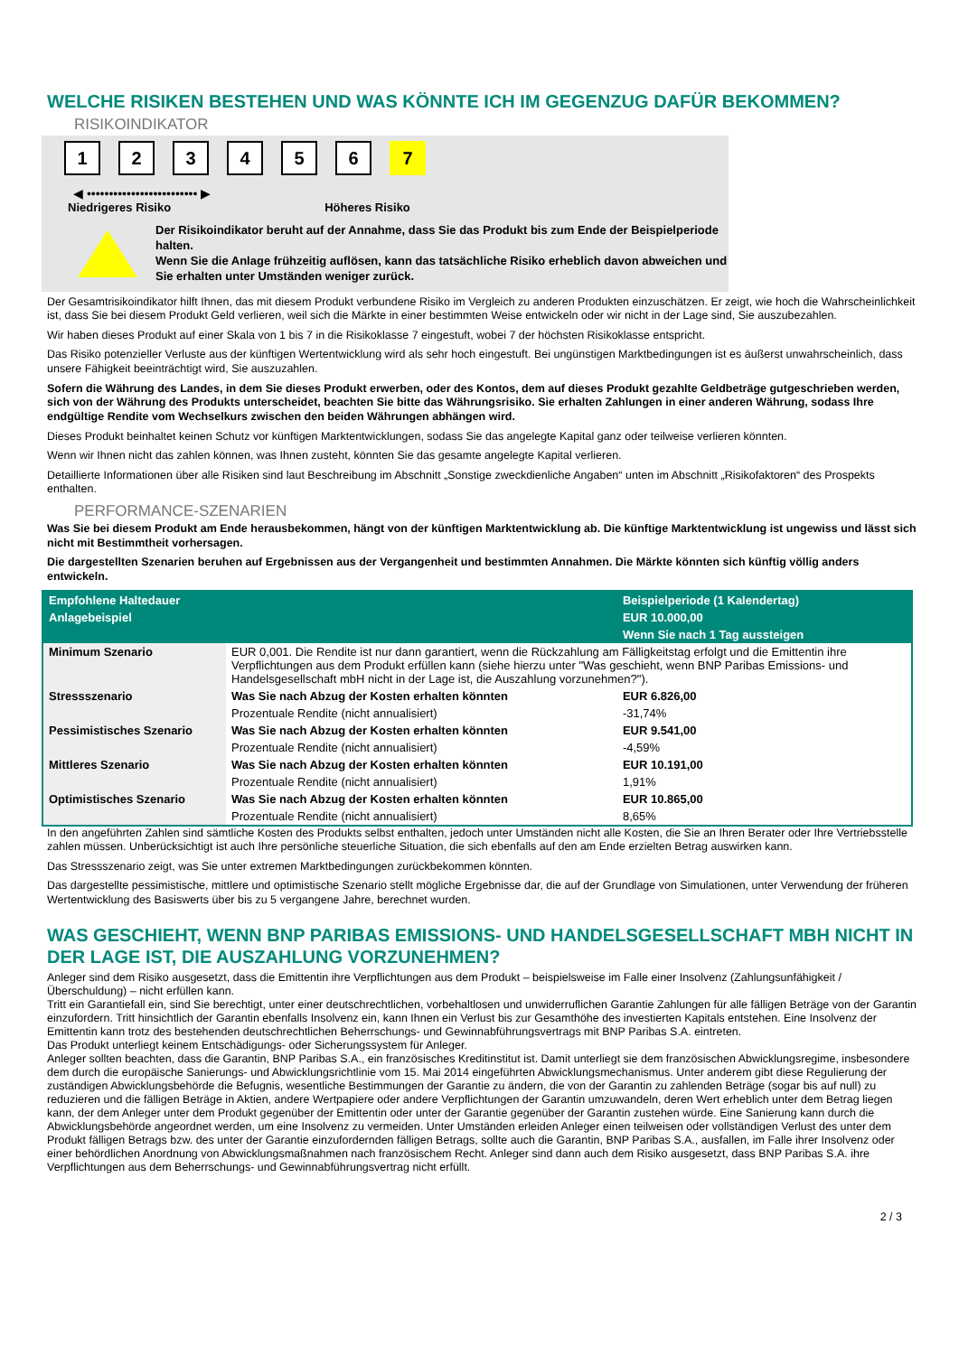WELCHE RISIKEN BESTEHEN UND WAS KÖNNTE ICH IM GEGENZUG DAFÜR BEKOMMEN?
RISIKOINDIKATOR
123456 7
◀ ••••••••••••••••••••••••• ▶
Niedrigeres Risiko Höheres Risiko
Der Risikoindikator beruht auf der Annahme, dass Sie das Produkt bis zum Ende der Beispielperiode halten.
Wenn Sie die Anlage frühzeitig auflösen, kann das tatsächliche Risiko erheblich davon abweichen und Sie erhalten unter Umständen weniger zurück.
Der Gesamtrisikoindikator hilft Ihnen, das mit diesem Produkt verbundene Risiko im Vergleich zu anderen Produkten einzuschätzen. Er zeigt, wie hoch die Wahrscheinlichkeit ist, dass Sie bei diesem Produkt Geld verlieren, weil sich die Märkte in einer bestimmten Weise entwickeln oder wir nicht in der Lage sind, Sie auszubezahlen.
Wir haben dieses Produkt auf einer Skala von 1 bis 7 in die Risikoklasse 7 eingestuft, wobei 7 der höchsten Risikoklasse entspricht.
Das Risiko potenzieller Verluste aus der künftigen Wertentwicklung wird als sehr hoch eingestuft. Bei ungünstigen Marktbedingungen ist es äußerst unwahrscheinlich, dass unsere Fähigkeit beeinträchtigt wird, Sie auszuzahlen.
Sofern die Währung des Landes, in dem Sie dieses Produkt erwerben, oder des Kontos, dem auf dieses Produkt gezahlte Geldbeträge gutgeschrieben werden, sich von der Währung des Produkts unterscheidet, beachten Sie bitte das Währungsrisiko. Sie erhalten Zahlungen in einer anderen Währung, sodass Ihre endgültige Rendite vom Wechselkurs zwischen den beiden Währungen abhängen wird.
Dieses Produkt beinhaltet keinen Schutz vor künftigen Marktentwicklungen, sodass Sie das angelegte Kapital ganz oder teilweise verlieren könnten.
Wenn wir Ihnen nicht das zahlen können, was Ihnen zusteht, könnten Sie das gesamte angelegte Kapital verlieren.
Detaillierte Informationen über alle Risiken sind laut Beschreibung im Abschnitt „Sonstige zweckdienliche Angaben“ unten im Abschnitt „Risikofaktoren“ des Prospekts enthalten.
PERFORMANCE-SZENARIEN
Was Sie bei diesem Produkt am Ende herausbekommen, hängt von der künftigen Marktentwicklung ab. Die künftige Marktentwicklung ist ungewiss und lässt sich nicht mit Bestimmtheit vorhersagen.
Die dargestellten Szenarien beruhen auf Ergebnissen aus der Vergangenheit und bestimmten Annahmen. Die Märkte könnten sich künftig völlig anders entwickeln.
| Empfohlene Haltedauer | | Beispielperiode (1 Kalendertag) |
| --- | --- | --- |
| Anlagebeispiel | | EUR 10.000,00 |
| | | Wenn Sie nach 1 Tag aussteigen |
| Minimum Szenario | EUR 0,001. Die Rendite ist nur dann garantiert, wenn die Rückzahlung am Fälligkeitstag erfolgt und die Emittentin ihre Verpflichtungen aus dem Produkt erfüllen kann (siehe hierzu unter "Was geschieht, wenn BNP Paribas Emissions- und Handelsgesellschaft mbH nicht in der Lage ist, die Auszahlung vorzunehmen?"). | |
| Stressszenario | Was Sie nach Abzug der Kosten erhalten könnten | EUR 6.826,00 |
| | Prozentuale Rendite (nicht annualisiert) | -31,74% |
| Pessimistisches Szenario | Was Sie nach Abzug der Kosten erhalten könnten | EUR 9.541,00 |
| | Prozentuale Rendite (nicht annualisiert) | -4,59% |
| Mittleres Szenario | Was Sie nach Abzug der Kosten erhalten könnten | EUR 10.191,00 |
| | Prozentuale Rendite (nicht annualisiert) | 1,91% |
| Optimistisches Szenario | Was Sie nach Abzug der Kosten erhalten könnten | EUR 10.865,00 |
| | Prozentuale Rendite (nicht annualisiert) | 8,65% |
In den angeführten Zahlen sind sämtliche Kosten des Produkts selbst enthalten, jedoch unter Umständen nicht alle Kosten, die Sie an Ihren Berater oder Ihre Vertriebsstelle zahlen müssen. Unberücksichtigt ist auch Ihre persönliche steuerliche Situation, die sich ebenfalls auf den am Ende erzielten Betrag auswirken kann.
Das Stressszenario zeigt, was Sie unter extremen Marktbedingungen zurückbekommen könnten.
Das dargestellte pessimistische, mittlere und optimistische Szenario stellt mögliche Ergebnisse dar, die auf der Grundlage von Simulationen, unter Verwendung der früheren Wertentwicklung des Basiswerts über bis zu 5 vergangene Jahre, berechnet wurden.
WAS GESCHIEHT, WENN BNP PARIBAS EMISSIONS- UND HANDELSGESELLSCHAFT MBH NICHT IN DER LAGE IST, DIE AUSZAHLUNG VORZUNEHMEN?
Anleger sind dem Risiko ausgesetzt, dass die Emittentin ihre Verpflichtungen aus dem Produkt – beispielsweise im Falle einer Insolvenz (Zahlungsunfähigkeit / Überschuldung) – nicht erfüllen kann.
Tritt ein Garantiefall ein, sind Sie berechtigt, unter einer deutschrechtlichen, vorbehaltlosen und unwiderruflichen Garantie Zahlungen für alle fälligen Beträge von der Garantin einzufordern. Tritt hinsichtlich der Garantin ebenfalls Insolvenz ein, kann Ihnen ein Verlust bis zur Gesamthöhe des investierten Kapitals entstehen. Eine Insolvenz der Emittentin kann trotz des bestehenden deutschrechtlichen Beherrschungs- und Gewinnabführungsvertrags mit BNP Paribas S.A. eintreten.
Das Produkt unterliegt keinem Entschädigungs- oder Sicherungssystem für Anleger.
Anleger sollten beachten, dass die Garantin, BNP Paribas S.A., ein französisches Kreditinstitut ist. Damit unterliegt sie dem französischen Abwicklungsregime, insbesondere dem durch die europäische Sanierungs- und Abwicklungsrichtlinie vom 15. Mai 2014 eingeführten Abwicklungsmechanismus. Unter anderem gibt diese Regulierung der zuständigen Abwicklungsbehörde die Befugnis, wesentliche Bestimmungen der Garantie zu ändern, die von der Garantin zu zahlenden Beträge (sogar bis auf null) zu reduzieren und die fälligen Beträge in Aktien, andere Wertpapiere oder andere Verpflichtungen der Garantin umzuwandeln, deren Wert erheblich unter dem Betrag liegen kann, der dem Anleger unter dem Produkt gegenüber der Emittentin oder unter der Garantie gegenüber der Garantin zustehen würde. Eine Sanierung kann durch die Abwicklungsbehörde angeordnet werden, um eine Insolvenz zu vermeiden. Unter Umständen erleiden Anleger einen teilweisen oder vollständigen Verlust des unter dem Produkt fälligen Betrags bzw. des unter der Garantie einzufordernden fälligen Betrags, sollte auch die Garantin, BNP Paribas S.A., ausfallen, im Falle ihrer Insolvenz oder einer behördlichen Anordnung von Abwicklungsmaßnahmen nach französischem Recht. Anleger sind dann auch dem Risiko ausgesetzt, dass BNP Paribas S.A. ihre Verpflichtungen aus dem Beherrschungs- und Gewinnabführungsvertrag nicht erfüllt.
2 / 3